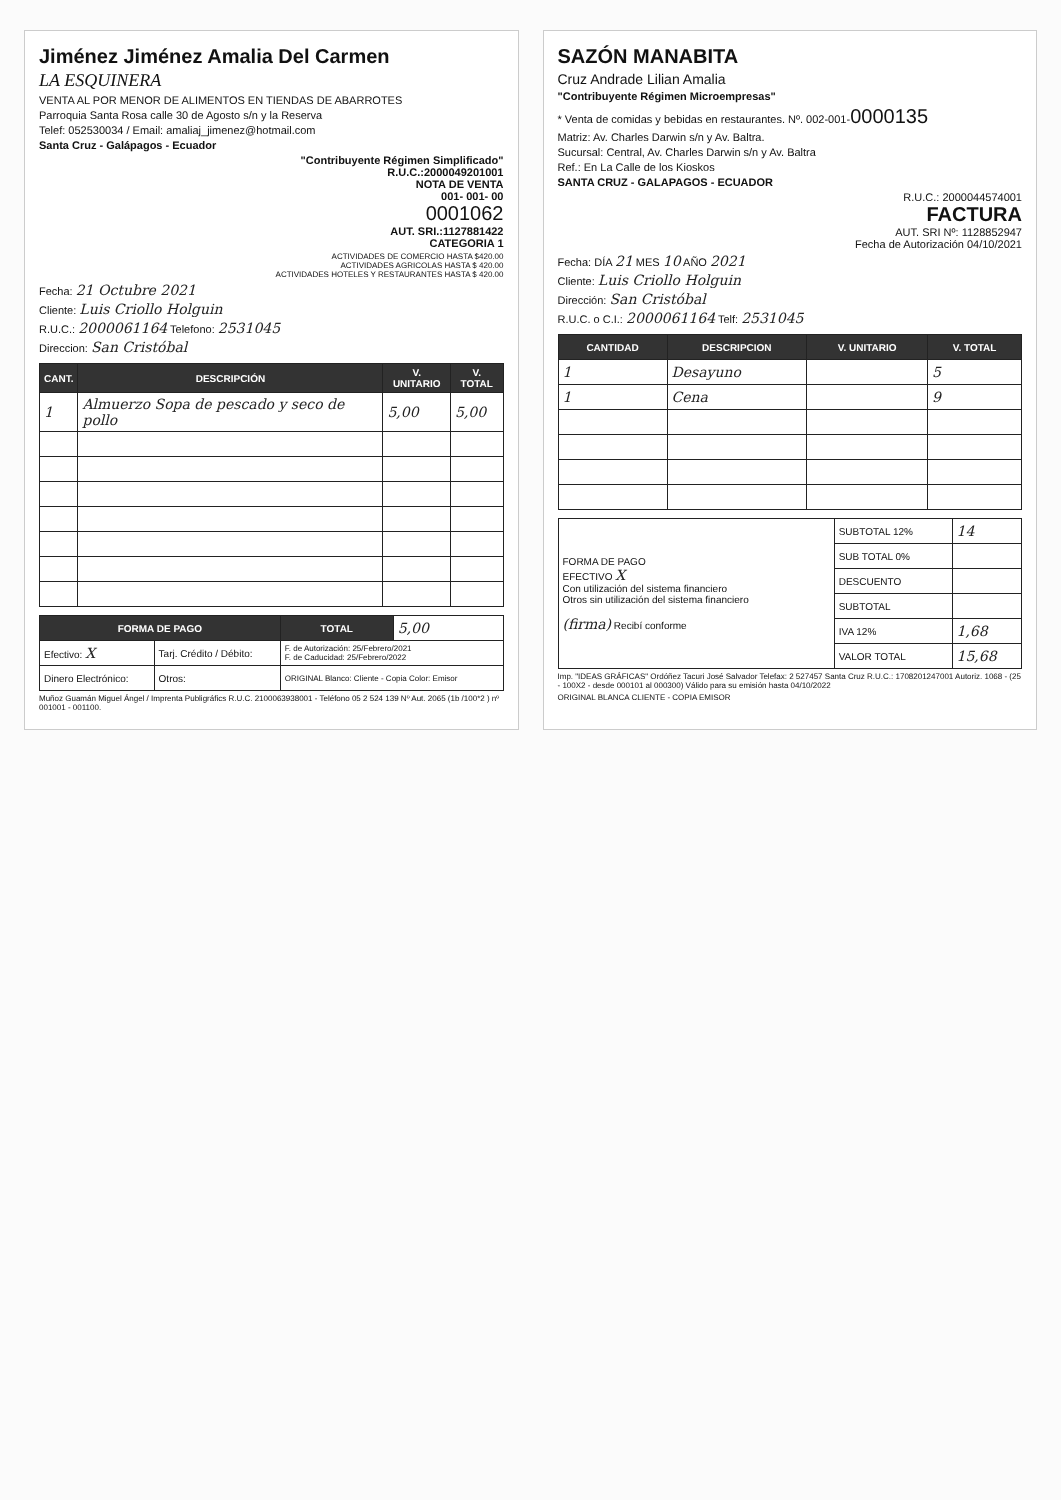Jiménez Jiménez Amalia Del Carmen
LA ESQUINERA
VENTA AL POR MENOR DE ALIMENTOS EN TIENDAS DE ABARROTES
Parroquia Santa Rosa calle 30 de Agosto s/n y la Reserva
Telef: 052530034 / Email: amaliaj_jimenez@hotmail.com
Santa Cruz - Galápagos - Ecuador
"Contribuyente Régimen Simplificado"
R.U.C.:2000049201001
NOTA DE VENTA
001- 001- 00
0001062
AUT. SRI.:1127881422
CATEGORIA 1
ACTIVIDADES DE COMERCIO HASTA $420.00
ACTIVIDADES AGRICOLAS HASTA $ 420.00
ACTIVIDADES HOTELES Y RESTAURANTES HASTA $ 420.00
Fecha: 21 Octubre 2021
Cliente: Luis Criollo Holguin
R.U.C.: 2000061164 Telefono: 2531045
Direccion: San Cristóbal
| CANT. | DESCRIPCIÓN | V. UNITARIO | V. TOTAL |
| --- | --- | --- | --- |
| 1 | Almuerzo Sopa de pescado y seco de pollo | 5,00 | 5,00 |
| FORMA DE PAGO | | TOTAL | 5,00 |
| Efectivo: X | Tarj. Crédito / Débito: | F. de Autorización: 25/Febrero/2021 F. de Caducidad: 25/Febrero/2022 | |
| Dinero Electrónico: | Otros: | ORIGINAL Blanco: Cliente - Copia Color: Emisor | |
Muñoz Guamán Miguel Ángel / Imprenta Publigráfics R.U.C. 2100063938001 - Teléfono 05 2 524 139 Nº Aut. 2065 (1b /100*2 ) nº 001001 - 001100.
SAZÓN MANABITA
Cruz Andrade Lilian Amalia
"Contribuyente Régimen Microempresas"
* Venta de comidas y bebidas en restaurantes. Nº. 002-001-0000135
Matriz: Av. Charles Darwin s/n y Av. Baltra.
Sucursal: Central, Av. Charles Darwin s/n y Av. Baltra
Ref.: En La Calle de los Kioskos
SANTA CRUZ - GALAPAGOS - ECUADOR
R.U.C.: 2000044574001
FACTURA
AUT. SRI Nº: 1128852947
Fecha de Autorización 04/10/2021
Fecha: DÍA 21 MES 10 AÑO 2021
Cliente: Luis Criollo Holguin
Dirección: San Cristóbal
R.U.C. o C.I.: 2000061164 Telf: 2531045
| CANTIDAD | DESCRIPCION | V. UNITARIO | V. TOTAL |
| --- | --- | --- | --- |
| 1 | Desayuno | | 5 |
| 1 | Cena | | 9 |
| FORMA DE PAGO EFECTIVO X Con utilización del sistema financiero Otros sin utilización del sistema financiero (firma) Recibí conforme | SUBTOTAL 12% | 14 |
| | SUB TOTAL 0% | |
| | DESCUENTO | |
| | SUBTOTAL | |
| | IVA 12% | 1,68 |
| | VALOR TOTAL | 15,68 |
Imp. "IDEAS GRÁFICAS" Ordóñez Tacuri José Salvador Telefax: 2 527457 Santa Cruz R.U.C.: 1708201247001 Autoriz. 1068 - (25 - 100X2 - desde 000101 al 000300) Válido para su emisión hasta 04/10/2022
ORIGINAL BLANCA CLIENTE - COPIA EMISOR